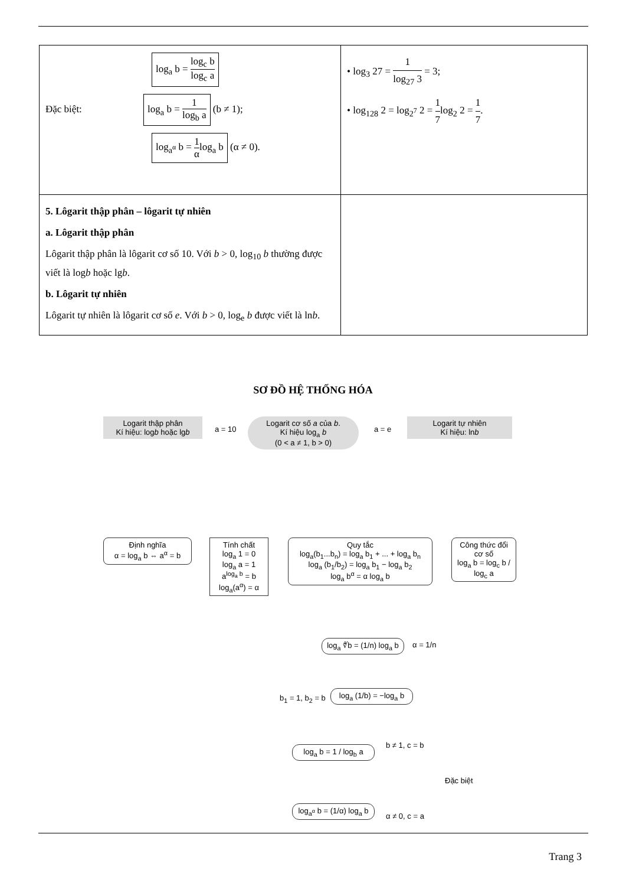| log<sub>a</sub> b = log<sub>c</sub> b log<sub>c</sub> a Đặc biệt: log<sub>a</sub> b = 1 log<sub>b</sub> a (b ≠ 1); log<sub>a<sup>α</sup></sub> b = 1 α log<sub>a</sub> b (α ≠ 0). | • log<sub>3</sub> 27 = 1 log<sub>27</sub> 3 = 3; • log<sub>128</sub> 2 = log<sub>2<sup>7</sup></sub> 2 = 1 7 log<sub>2</sub> 2 = 1 7 . |
| 5. Lôgarit thập phân – lôgarit tự nhiên a. Lôgarit thập phân Lôgarit thập phân là lôgarit cơ số 10. Với b > 0, log<sub>10</sub> b thường được viết là log b hoặc lg b . b. Lôgarit tự nhiên Lôgarit tự nhiên là lôgarit cơ số e . Với b > 0, log<sub>e</sub> b được viết là ln b . | |
SƠ ĐỒ HỆ THỐNG HÓA
Logarit thập phân
Kí hiệu: logb hoặc lgb
a = 10
Logarit cơ số a của b.
Kí hiệu log<sub>a</sub> b
(0 < a ≠ 1, b > 0)
a = e
Logarit tự nhiên
Kí hiệu: lnb
Định nghĩa
α = log<sub>a</sub> b ⇔ a<sup>α</sup> = b
Tính chất
log<sub>a</sub> 1 = 0
log<sub>a</sub> a = 1
a<sup>log<sub>a</sub> b</sup> = b
log<sub>a</sub>(a<sup>α</sup>) = α
Quy tắc
log<sub>a</sub>(b<sub>1</sub>...b<sub>n</sub>) = log<sub>a</sub> b<sub>1</sub> + ... + log<sub>a</sub> b<sub>n</sub>
log<sub>a</sub> (b<sub>1</sub>/b<sub>2</sub>) = log<sub>a</sub> b<sub>1</sub> − log<sub>a</sub> b<sub>2</sub>
log<sub>a</sub> b<sup>α</sup> = α log<sub>a</sub> b
Công thức đổi cơ số
log<sub>a</sub> b = log<sub>c</sub> b / log<sub>c</sub> a
log<sub>a</sub> ∜b = (1/n) log<sub>a</sub> b
α = 1/n
b<sub>1</sub> = 1, b<sub>2</sub> = b
log<sub>a</sub> (1/b) = −log<sub>a</sub> b
log<sub>a</sub> b = 1 / log<sub>b</sub> a
b ≠ 1, c = b
Đặc biệt
log<sub>a<sup>α</sup></sub> b = (1/α) log<sub>a</sub> b
α ≠ 0, c = a
Trang 3